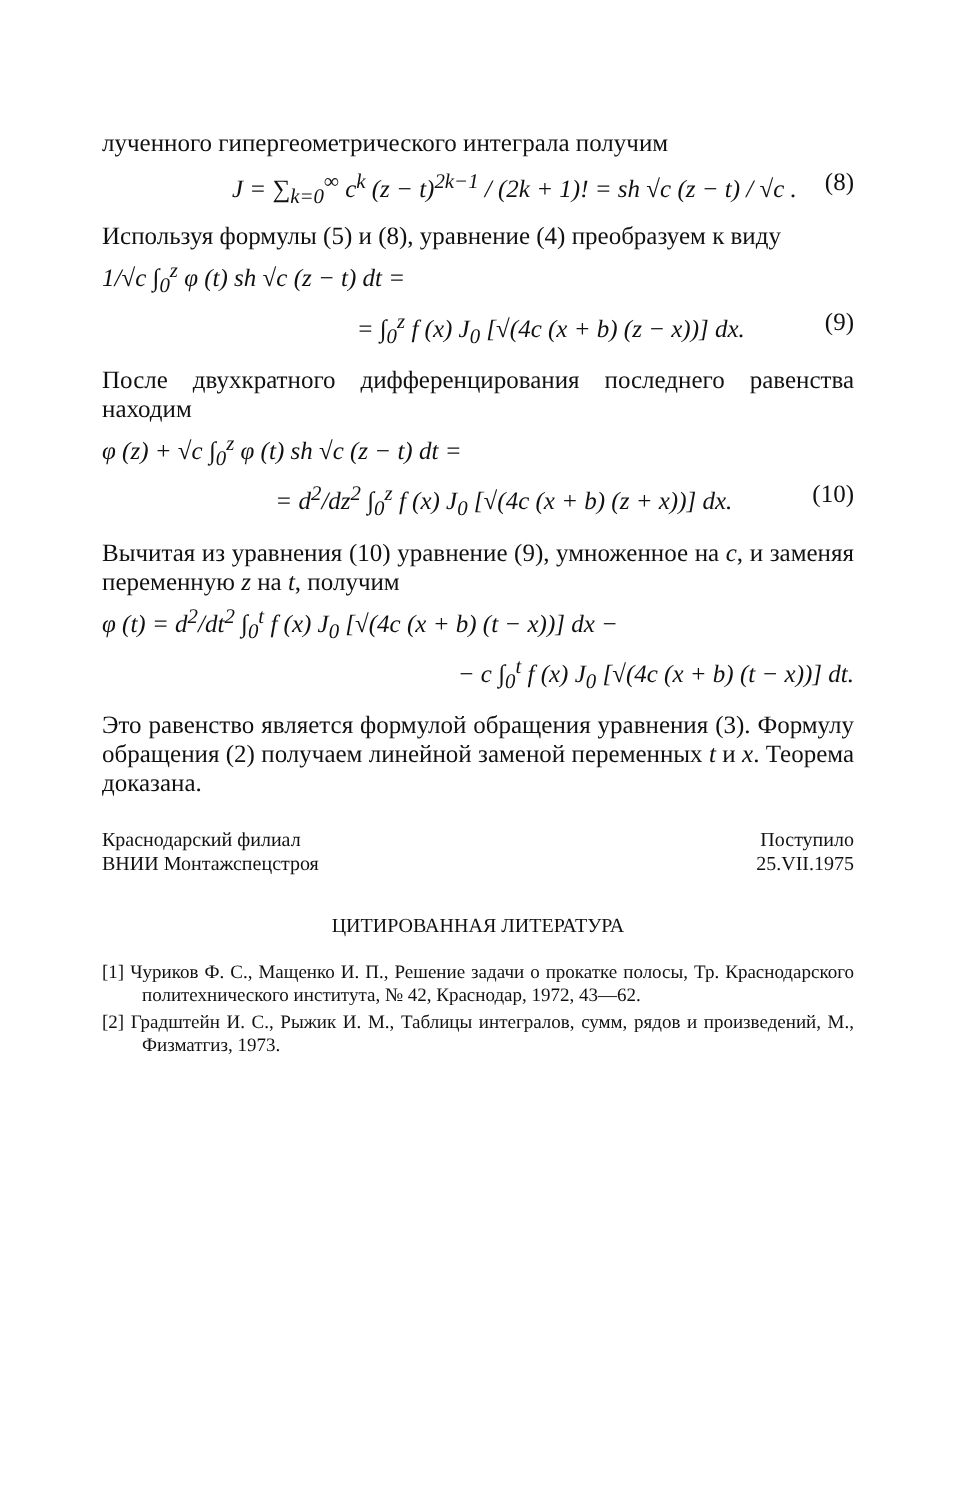лученного гипергеометрического интеграла получим
J = ∑<sub>k=0</sub><sup>∞</sup> c<sup>k</sup> (z − t)<sup>2k−1</sup> / (2k + 1)! = sh √c (z − t) / √c . (8)
Используя формулы (5) и (8), уравнение (4) преобразуем к виду
1/√c ∫<sub>0</sub><sup>z</sup> φ (t) sh √c (z − t) dt =
= ∫<sub>0</sub><sup>z</sup> f (x) J<sub>0</sub> [√(4c (x + b) (z − x))] dx. (9)
После двухкратного дифференцирования последнего равенства находим
φ (z) + √c ∫<sub>0</sub><sup>z</sup> φ (t) sh √c (z − t) dt =
= d<sup>2</sup>/dz<sup>2</sup> ∫<sub>0</sub><sup>z</sup> f (x) J<sub>0</sub> [√(4c (x + b) (z + x))] dx. (10)
Вычитая из уравнения (10) уравнение (9), умноженное на c, и заменяя переменную z на t, получим
φ (t) = d<sup>2</sup>/dt<sup>2</sup> ∫<sub>0</sub><sup>t</sup> f (x) J<sub>0</sub> [√(4c (x + b) (t − x))] dx −
− c ∫<sub>0</sub><sup>t</sup> f (x) J<sub>0</sub> [√(4c (x + b) (t − x))] dt.
Это равенство является формулой обращения уравнения (3). Формулу обращения (2) получаем линейной заменой переменных t и x. Теорема доказана.
Краснодарский филиал
ВНИИ Монтажспецстроя
Поступило
25.VII.1975
ЦИТИРОВАННАЯ ЛИТЕРАТУРА
[1] Чуриков Ф. С., Мащенко И. П., Решение задачи о прокатке полосы, Тр. Краснодарского политехнического института, № 42, Краснодар, 1972, 43—62.
[2] Градштейн И. С., Рыжик И. М., Таблицы интегралов, сумм, рядов и произведений, М., Физматгиз, 1973.